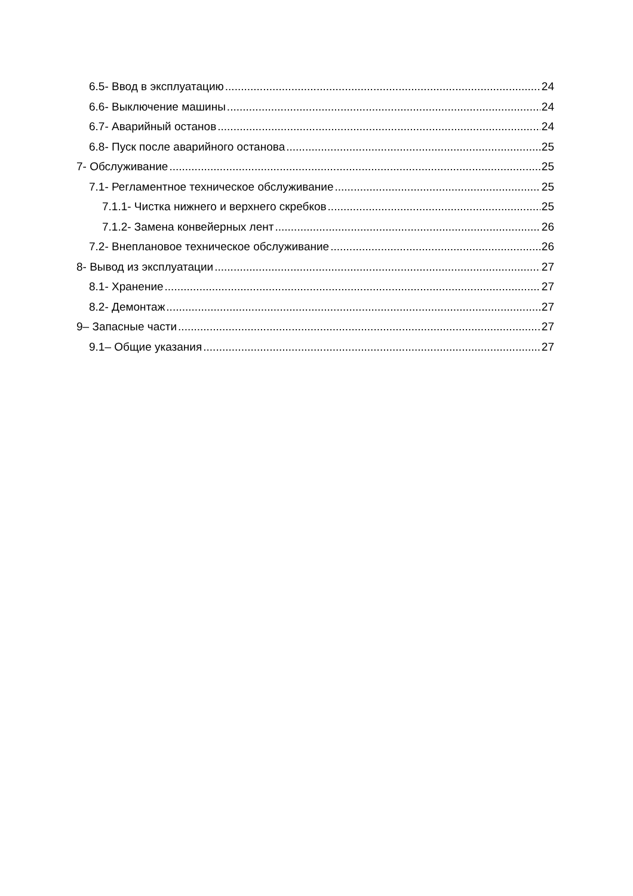6.5- Ввод в эксплуатацию 24
6.6- Выключение машины 24
6.7- Аварийный останов 24
6.8- Пуск после аварийного останова 25
7- Обслуживание 25
7.1- Регламентное техническое обслуживание 25
7.1.1- Чистка нижнего и верхнего скребков 25
7.1.2- Замена конвейерных лент 26
7.2- Внеплановое техническое обслуживание 26
8- Вывод из эксплуатации 27
8.1- Хранение 27
8.2- Демонтаж 27
9– Запасные части 27
9.1– Общие указания 27